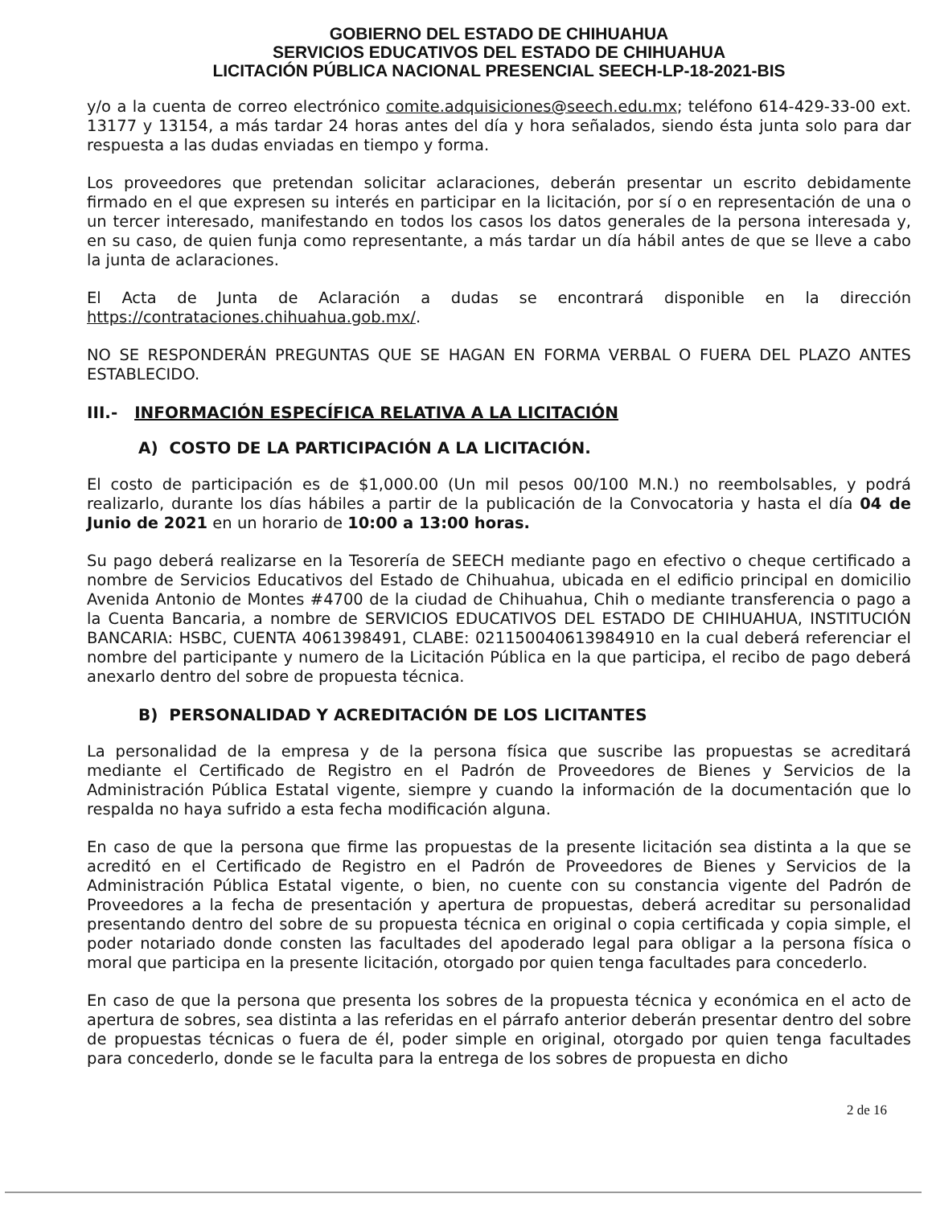GOBIERNO DEL ESTADO DE CHIHUAHUA
SERVICIOS EDUCATIVOS DEL ESTADO DE CHIHUAHUA
LICITACIÓN PÚBLICA NACIONAL PRESENCIAL SEECH-LP-18-2021-BIS
y/o a la cuenta de correo electrónico comite.adquisiciones@seech.edu.mx; teléfono 614-429-33-00 ext. 13177 y 13154, a más tardar 24 horas antes del día y hora señalados, siendo ésta junta solo para dar respuesta a las dudas enviadas en tiempo y forma.
Los proveedores que pretendan solicitar aclaraciones, deberán presentar un escrito debidamente firmado en el que expresen su interés en participar en la licitación, por sí o en representación de una o un tercer interesado, manifestando en todos los casos los datos generales de la persona interesada y, en su caso, de quien funja como representante, a más tardar un día hábil antes de que se lleve a cabo la junta de aclaraciones.
El Acta de Junta de Aclaración a dudas se encontrará disponible en la dirección https://contrataciones.chihuahua.gob.mx/.
NO SE RESPONDERÁN PREGUNTAS QUE SE HAGAN EN FORMA VERBAL O FUERA DEL PLAZO ANTES ESTABLECIDO.
III.- INFORMACIÓN ESPECÍFICA RELATIVA A LA LICITACIÓN
A) COSTO DE LA PARTICIPACIÓN A LA LICITACIÓN.
El costo de participación es de $1,000.00 (Un mil pesos 00/100 M.N.) no reembolsables, y podrá realizarlo, durante los días hábiles a partir de la publicación de la Convocatoria y hasta el día 04 de Junio de 2021 en un horario de 10:00 a 13:00 horas.
Su pago deberá realizarse en la Tesorería de SEECH mediante pago en efectivo o cheque certificado a nombre de Servicios Educativos del Estado de Chihuahua, ubicada en el edificio principal en domicilio Avenida Antonio de Montes #4700 de la ciudad de Chihuahua, Chih o mediante transferencia o pago a la Cuenta Bancaria, a nombre de SERVICIOS EDUCATIVOS DEL ESTADO DE CHIHUAHUA, INSTITUCIÓN BANCARIA: HSBC, CUENTA 4061398491, CLABE: 021150040613984910 en la cual deberá referenciar el nombre del participante y numero de la Licitación Pública en la que participa, el recibo de pago deberá anexarlo dentro del sobre de propuesta técnica.
B) PERSONALIDAD Y ACREDITACIÓN DE LOS LICITANTES
La personalidad de la empresa y de la persona física que suscribe las propuestas se acreditará mediante el Certificado de Registro en el Padrón de Proveedores de Bienes y Servicios de la Administración Pública Estatal vigente, siempre y cuando la información de la documentación que lo respalda no haya sufrido a esta fecha modificación alguna.
En caso de que la persona que firme las propuestas de la presente licitación sea distinta a la que se acreditó en el Certificado de Registro en el Padrón de Proveedores de Bienes y Servicios de la Administración Pública Estatal vigente, o bien, no cuente con su constancia vigente del Padrón de Proveedores a la fecha de presentación y apertura de propuestas, deberá acreditar su personalidad presentando dentro del sobre de su propuesta técnica en original o copia certificada y copia simple, el poder notariado donde consten las facultades del apoderado legal para obligar a la persona física o moral que participa en la presente licitación, otorgado por quien tenga facultades para concederlo.
En caso de que la persona que presenta los sobres de la propuesta técnica y económica en el acto de apertura de sobres, sea distinta a las referidas en el párrafo anterior deberán presentar dentro del sobre de propuestas técnicas o fuera de él, poder simple en original, otorgado por quien tenga facultades para concederlo, donde se le faculta para la entrega de los sobres de propuesta en dicho
2 de 16